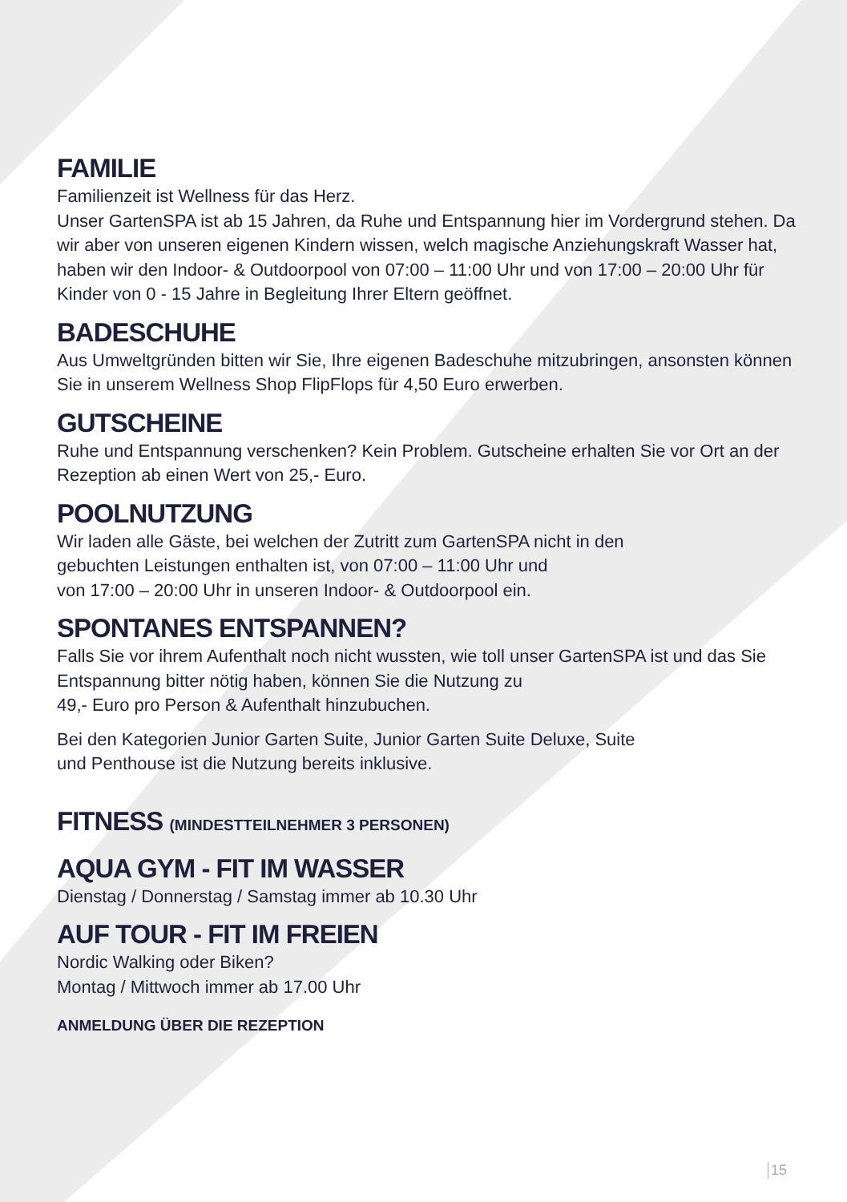FAMILIE
Familienzeit ist Wellness für das Herz.
Unser GartenSPA ist ab 15 Jahren, da Ruhe und Entspannung hier im Vordergrund stehen. Da wir aber von unseren eigenen Kindern wissen, welch magische Anziehungskraft Wasser hat, haben wir den Indoor- & Outdoorpool von 07:00 – 11:00 Uhr und von 17:00 – 20:00 Uhr für Kinder von 0 - 15 Jahre in Begleitung Ihrer Eltern geöffnet.
BADESCHUHE
Aus Umweltgründen bitten wir Sie, Ihre eigenen Badeschuhe mitzubringen, ansonsten können Sie in unserem Wellness Shop FlipFlops für 4,50 Euro erwerben.
GUTSCHEINE
Ruhe und Entspannung verschenken? Kein Problem. Gutscheine erhalten Sie vor Ort an der Rezeption ab einen Wert von 25,- Euro.
POOLNUTZUNG
Wir laden alle Gäste, bei welchen der Zutritt zum GartenSPA nicht in den
gebuchten Leistungen enthalten ist, von 07:00 – 11:00 Uhr und
von 17:00 – 20:00 Uhr in unseren Indoor- & Outdoorpool ein.
SPONTANES ENTSPANNEN?
Falls Sie vor ihrem Aufenthalt noch nicht wussten, wie toll unser GartenSPA ist und das Sie Entspannung bitter nötig haben, können Sie die Nutzung zu
49,- Euro pro Person & Aufenthalt hinzubuchen.
Bei den Kategorien Junior Garten Suite, Junior Garten Suite Deluxe, Suite
und Penthouse ist die Nutzung bereits inklusive.
FITNESS (MINDESTTEILNEHMER 3 PERSONEN)
AQUA GYM - FIT IM WASSER
Dienstag / Donnerstag / Samstag immer ab 10.30 Uhr
AUF TOUR - FIT IM FREIEN
Nordic Walking oder Biken?
Montag / Mittwoch immer ab 17.00 Uhr
ANMELDUNG ÜBER DIE REZEPTION
15